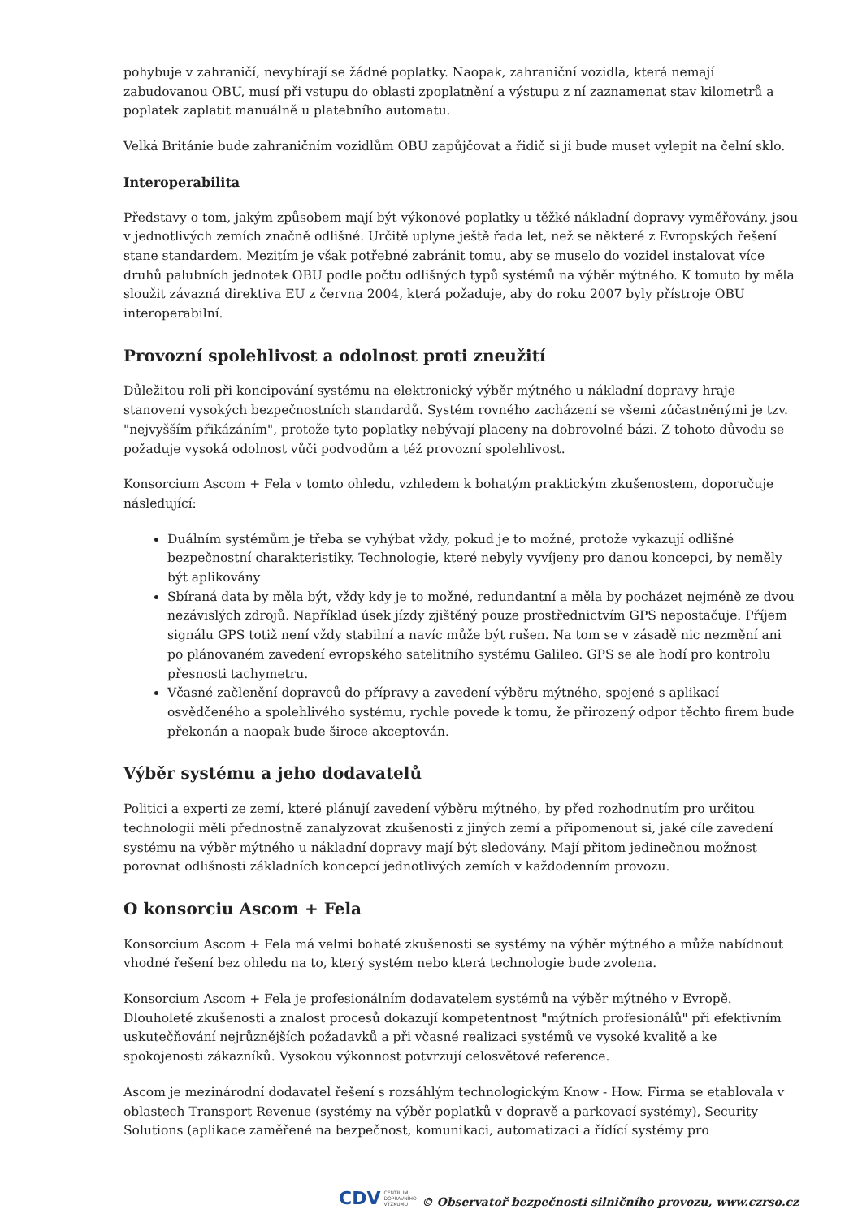pohybuje v zahraničí, nevybírají se žádné poplatky. Naopak, zahraniční vozidla, která nemají zabudovanou OBU, musí při vstupu do oblasti zpoplatnění a výstupu z ní zaznamenat stav kilometrů a poplatek zaplatit manuálně u platebního automatu.
Velká Británie bude zahraničním vozidlům OBU zapůjčovat a řidič si ji bude muset vylepit na čelní sklo.
Interoperabilita
Představy o tom, jakým způsobem mají být výkonové poplatky u těžké nákladní dopravy vyměřovány, jsou v jednotlivých zemích značně odlišné. Určitě uplyne ještě řada let, než se některé z Evropských řešení stane standardem. Mezitím je však potřebné zabránit tomu, aby se muselo do vozidel instalovat více druhů palubních jednotek OBU podle počtu odlišných typů systémů na výběr mýtného. K tomuto by měla sloužit závazná direktiva EU z června 2004, která požaduje, aby do roku 2007 byly přístroje OBU interoperabilní.
Provozní spolehlivost a odolnost proti zneužití
Důležitou roli při koncipování systému na elektronický výběr mýtného u nákladní dopravy hraje stanovení vysokých bezpečnostních standardů. Systém rovného zacházení se všemi zúčastněnými je tzv. "nejvyšším přikázáním", protože tyto poplatky nebývají placeny na dobrovolné bázi. Z tohoto důvodu se požaduje vysoká odolnost vůči podvodům a též provozní spolehlivost.
Konsorcium Ascom + Fela v tomto ohledu, vzhledem k bohatým praktickým zkušenostem, doporučuje následující:
Duálním systémům je třeba se vyhýbat vždy, pokud je to možné, protože vykazují odlišné bezpečnostní charakteristiky. Technologie, které nebyly vyvíjeny pro danou koncepci, by neměly být aplikovány
Sbíraná data by měla být, vždy kdy je to možné, redundantní a měla by pocházet nejméně ze dvou nezávislých zdrojů. Například úsek jízdy zjištěný pouze prostřednictvím GPS nepostačuje. Příjem signálu GPS totiž není vždy stabilní a navíc může být rušen. Na tom se v zásadě nic nezmění ani po plánovaném zavedení evropského satelitního systému Galileo. GPS se ale hodí pro kontrolu přesnosti tachymetru.
Včasné začlenění dopravců do přípravy a zavedení výběru mýtného, spojené s aplikací osvědčeného a spolehlivého systému, rychle povede k tomu, že přirozený odpor těchto firem bude překonán a naopak bude široce akceptován.
Výběr systému a jeho dodavatelů
Politici a experti ze zemí, které plánují zavedení výběru mýtného, by před rozhodnutím pro určitou technologii měli přednostně zanalyzovat zkušenosti z jiných zemí a připomenout si, jaké cíle zavedení systému na výběr mýtného u nákladní dopravy mají být sledovány. Mají přitom jedinečnou možnost porovnat odlišnosti základních koncepcí jednotlivých zemích v každodenním provozu.
O konsorciu Ascom + Fela
Konsorcium Ascom + Fela má velmi bohaté zkušenosti se systémy na výběr mýtného a může nabídnout vhodné řešení bez ohledu na to, který systém nebo která technologie bude zvolena.
Konsorcium Ascom + Fela je profesionálním dodavatelem systémů na výběr mýtného v Evropě. Dlouholeté zkušenosti a znalost procesů dokazují kompetentnost "mýtních profesionálů" při efektivním uskutečňování nejrůznějších požadavků a při včasné realizaci systémů ve vysoké kvalitě a ke spokojenosti zákazníků. Vysokou výkonnost potvrzují celosvětové reference.
Ascom je mezinárodní dodavatel řešení s rozsáhlým technologickým Know - How. Firma se etablovala v oblastech Transport Revenue (systémy na výběr poplatků v dopravě a parkovací systémy), Security Solutions (aplikace zaměřené na bezpečnost, komunikaci, automatizaci a řídící systémy pro
CDV CENTRUM
DOPRAVNÍHO
VÝZKUMU
© Observatoř bezpečnosti silničního provozu, www.czrso.cz